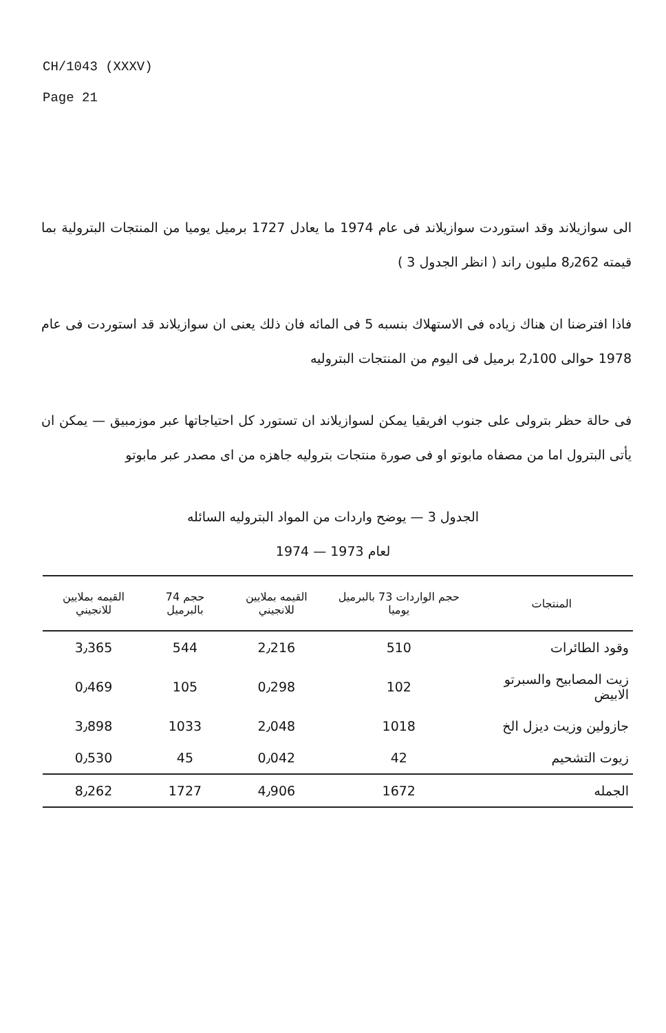CH/1043 (XXXV)
Page 21
الى سوازيلاند وقد استوردت سوازيلاند فى عام 1974 ما يعادل 1727 برميل يوميا من المنتجات البترولية بما قيمته 8٫262 مليون راند ( انظر الجدول 3 )
فاذا افترضنا ان هناك زياده فى الاستهلاك بنسبه 5 فى المائه فان ذلك يعنى ان سوازيلاند قد استوردت فى عام 1978 حوالى 2٫100 برميل فى اليوم من المنتجات البتروليه
فى حالة حظر بترولى على جنوب افريقيا يمكن لسوازيلاند ان تستورد كل احتياجاتها عبر موزمبيق — يمكن ان يأتى البترول اما من مصفاه مابوتو او فى صورة منتجات بتروليه جاهزه من اى مصدر عبر مابوتو
الجدول 3 — يوضح واردات من المواد البتروليه السائله
لعام 1973 — 1974
| المنتجات | حجم الواردات 73 بالبرميل يوميا | القيمه بملايين للانجيني | حجم 74 بالبرميل | القيمه بملايين للانجيني |
| --- | --- | --- | --- | --- |
| وقود الطائرات | 510 | 2٫216 | 544 | 3٫365 |
| زيت المصابيح والسبرتو الابيض | 102 | 0٫298 | 105 | 0٫469 |
| جازولين وزيت ديزل الخ | 1018 | 2٫048 | 1033 | 3٫898 |
| زيوت التشحيم | 42 | 0٫042 | 45 | 0٫530 |
| الجمله | 1672 | 4٫906 | 1727 | 8٫262 |